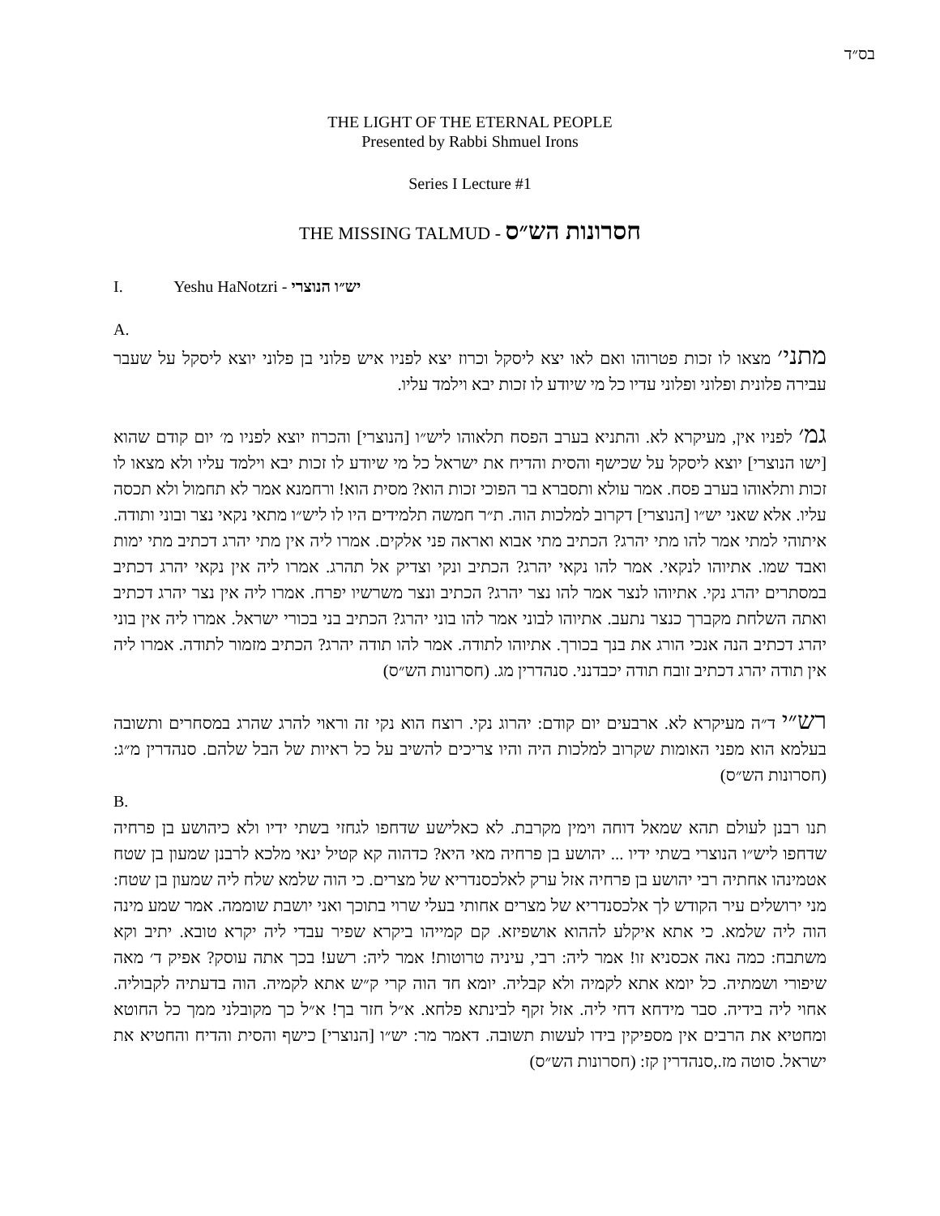בס״ד
THE LIGHT OF THE ETERNAL PEOPLE
Presented by Rabbi Shmuel Irons
Series I Lecture #1
THE MISSING TALMUD - חסרונות הש״ס
I. Yeshu HaNotzri - יש״ו הנוצרי
A.
מתני׳ מצאו לו זכות פטרוהו ואם לאו יצא ליסקל וכרוז יצא לפניו איש פלוני בן פלוני יוצא ליסקל על שעבר עבירה פלונית ופלוני ופלוני עדיו כל מי שיודע לו זכות יבא וילמד עליו.
גמ׳ לפניו אין, מעיקרא לא. והתניא בערב הפסח תלאוהו ליש״ו [הנוצרי] והכרוז יוצא לפניו מ׳ יום קודם שהוא [ישו הנוצרי] יוצא ליסקל על שכישף והסית והדיח את ישראל כל מי שיודע לו זכות יבא וילמד עליו ולא מצאו לו זכות ותלאוהו בערב פסח. אמר עולא ותסברא בר הפוכי זכות הוא? מסית הוא! ורחמנא אמר לא תחמול ולא תכסה עליו. אלא שאני יש״ו [הנוצרי] דקרוב למלכות הוה. ת״ר חמשה תלמידים היו לו ליש״ו מתאי נקאי נצר ובוני ותודה. איתוהי למתי אמר להו מתי יהרג? הכתיב מתי אבוא ואראה פני אלקים. אמרו ליה אין מתי יהרג דכתיב מתי ימות ואבד שמו. אתיוהו לנקאי. אמר להו נקאי יהרג? הכתיב ונקי וצדיק אל תהרג. אמרו ליה אין נקאי יהרג דכתיב במסתרים יהרג נקי. אתיוהו לנצר אמר להו נצר יהרג? הכתיב ונצר משרשיו יפרח. אמרו ליה אין נצר יהרג דכתיב ואתה השלחת מקברך כנצר נתעב. אתיוהו לבוני אמר להו בוני יהרג? הכתיב בני בכורי ישראל. אמרו ליה אין בוני יהרג דכתיב הנה אנכי הורג את בנך בכורך. אתיוהו לתודה. אמר להו תודה יהרג? הכתיב מזמור לתודה. אמרו ליה אין תודה יהרג דכתיב זובח תודה יכבדנני. סנהדרין מג. (חסרונות הש״ס)
רש״י ד״ה מעיקרא לא. ארבעים יום קודם: יהרוג נקי. רוצח הוא נקי זה וראוי להרג שהרג במסחרים ותשובה בעלמא הוא מפני האומות שקרוב למלכות היה והיו צריכים להשיב על כל ראיות של הבל שלהם. סנהדרין מ״ג: (חסרונות הש״ס)
B.
תנו רבנן לעולם תהא שמאל דוחה וימין מקרבת. לא כאלישע שדחפו לגחזי בשתי ידיו ולא כיהושע בן פרחיה שדחפו ליש״ו הנוצרי בשתי ידיו ... יהושע בן פרחיה מאי היא? כדהוה קא קטיל ינאי מלכא לרבנן שמעון בן שטח אטמינהו אחתיה רבי יהושע בן פרחיה אזל ערק לאלכסנדריא של מצרים. כי הוה שלמא שלח ליה שמעון בן שטח: מני ירושלים עיר הקודש לך אלכסנדריא של מצרים אחותי בעלי שרוי בתוכך ואני יושבת שוממה. אמר שמע מינה הוה ליה שלמא. כי אתא איקלע לההוא אושפיזא. קם קמייהו ביקרא שפיר עבדי ליה יקרא טובא. יתיב וקא משתבח: כמה נאה אכסניא זו! אמר ליה: רבי, עיניה טרוטות! אמר ליה: רשע! בכך אתה עוסק? אפיק ד׳ מאה שיפורי ושמתיה. כל יומא אתא לקמיה ולא קבליה. יומא חד הוה קרי ק״ש אתא לקמיה. הוה בדעתיה לקבוליה. אחוי ליה בידיה. סבר מידחא דחי ליה. אזל זקף לבינתא פלחא. א״ל חזר בך! א״ל כך מקובלני ממך כל החוטא ומחטיא את הרבים אין מספיקין בידו לעשות תשובה. דאמר מר: יש״ו [הנוצרי] כישף והסית והדיח והחטיא את ישראל. סוטה מז.,סנהדרין קז: (חסרונות הש״ס)